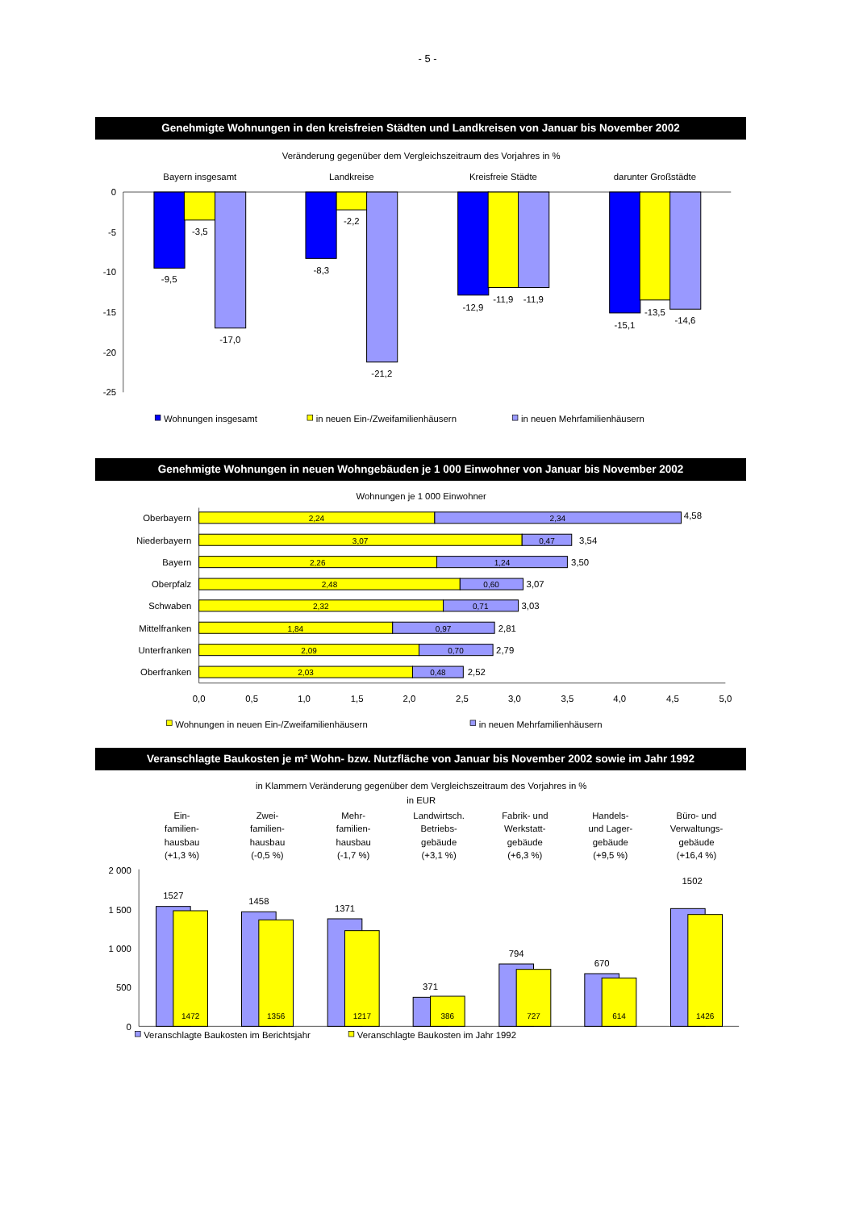- 5 -
Genehmigte Wohnungen in den kreisfreien Städten und Landkreisen von Januar bis November 2002
Veränderung gegenüber dem Vergleichszeitraum des Vorjahres in %
Bayern insgesamt
Landkreise
Kreisfreie Städte
darunter Großstädte
0
-5
-10
-15
-20
-25
-9,5
-3,5
-17,0
-8,3
-2,2
-21,2
-12,9
-11,9
-11,9
-15,1
-13,5
-14,6
Wohnungen insgesamt
in neuen Ein-/Zweifamilienhäusern
in neuen Mehrfamilienhäusern
Genehmigte Wohnungen in neuen Wohngebäuden je 1 000 Einwohner von Januar bis November 2002
Wohnungen je 1 000 Einwohner
Oberbayern
Niederbayern
Bayern
Oberpfalz
Schwaben
Mittelfranken
Unterfranken
Oberfranken
2,24
2,34
3,07
0,47
2,26
1,24
2,48
0,60
2,32
0,71
1,84
0,97
2,09
0,70
2,03
0,48
4,58
3,54
3,50
3,07
3,03
2,81
2,79
2,52
0,0
0,5
1,0
1,5
2,0
2,5
3,0
3,5
4,0
4,5
5,0
Wohnungen in neuen Ein-/Zweifamilienhäusern
in neuen Mehrfamilienhäusern
Veranschlagte Baukosten je m² Wohn- bzw. Nutzfläche von Januar bis November 2002 sowie im Jahr 1992
in Klammern Veränderung gegenüber dem Vergleichszeitraum des Vorjahres in %
in EUR
Ein-
familien-
hausbau
(+1,3 %)
Zwei-
familien-
hausbau
(-0,5 %)
Mehr-
familien-
hausbau
(-1,7 %)
Landwirtsch.
Betriebs-
gebäude
(+3,1 %)
Fabrik- und
Werkstatt-
gebäude
(+6,3 %)
Handels-
und Lager-
gebäude
(+9,5 %)
Büro- und
Verwaltungs-
gebäude
(+16,4 %)
2 000
1 500
1 000
500
0
1527
1458
1371
371
794
670
1502
1472
1356
1217
386
727
614
1426
Veranschlagte Baukosten im Berichtsjahr
Veranschlagte Baukosten im Jahr 1992